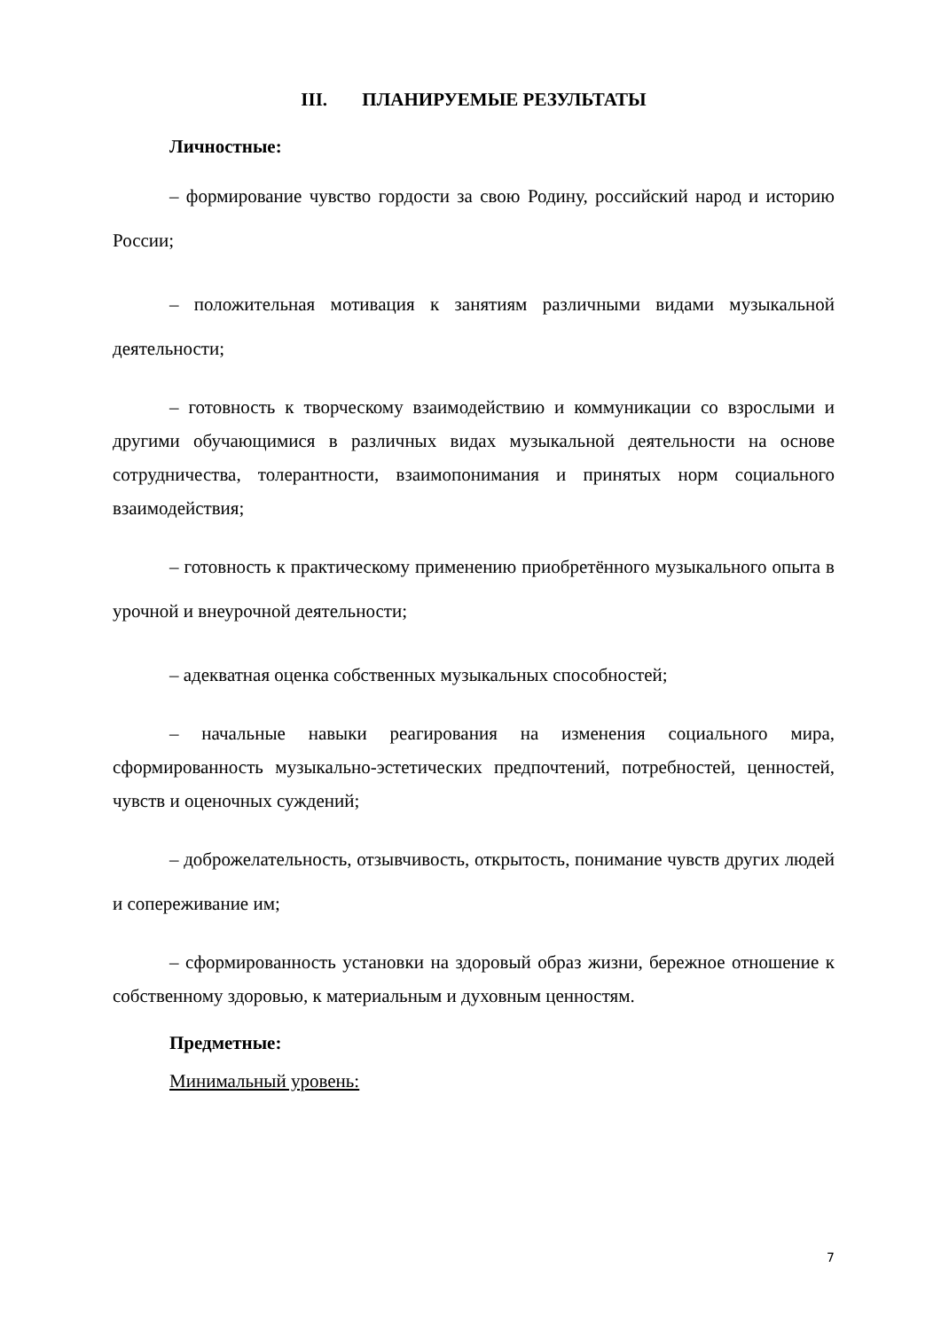III. ПЛАНИРУЕМЫЕ РЕЗУЛЬТАТЫ
Личностные:
– формирование чувство гордости за свою Родину, российский народ и историю России;
– положительная мотивация к занятиям различными видами музыкальной деятельности;
– готовность к творческому взаимодействию и коммуникации со взрослыми и другими обучающимися в различных видах музыкальной деятельности на основе сотрудничества, толерантности, взаимопонимания и принятых норм социального взаимодействия;
– готовность к практическому применению приобретённого музыкального опыта в урочной и внеурочной деятельности;
– адекватная оценка собственных музыкальных способностей;
– начальные навыки реагирования на изменения социального мира, сформированность музыкально-эстетических предпочтений, потребностей, ценностей, чувств и оценочных суждений;
– доброжелательность, отзывчивость, открытость, понимание чувств других людей и сопереживание им;
– сформированность установки на здоровый образ жизни, бережное отношение к собственному здоровью, к материальным и духовным ценностям.
Предметные:
Минимальный уровень:
7